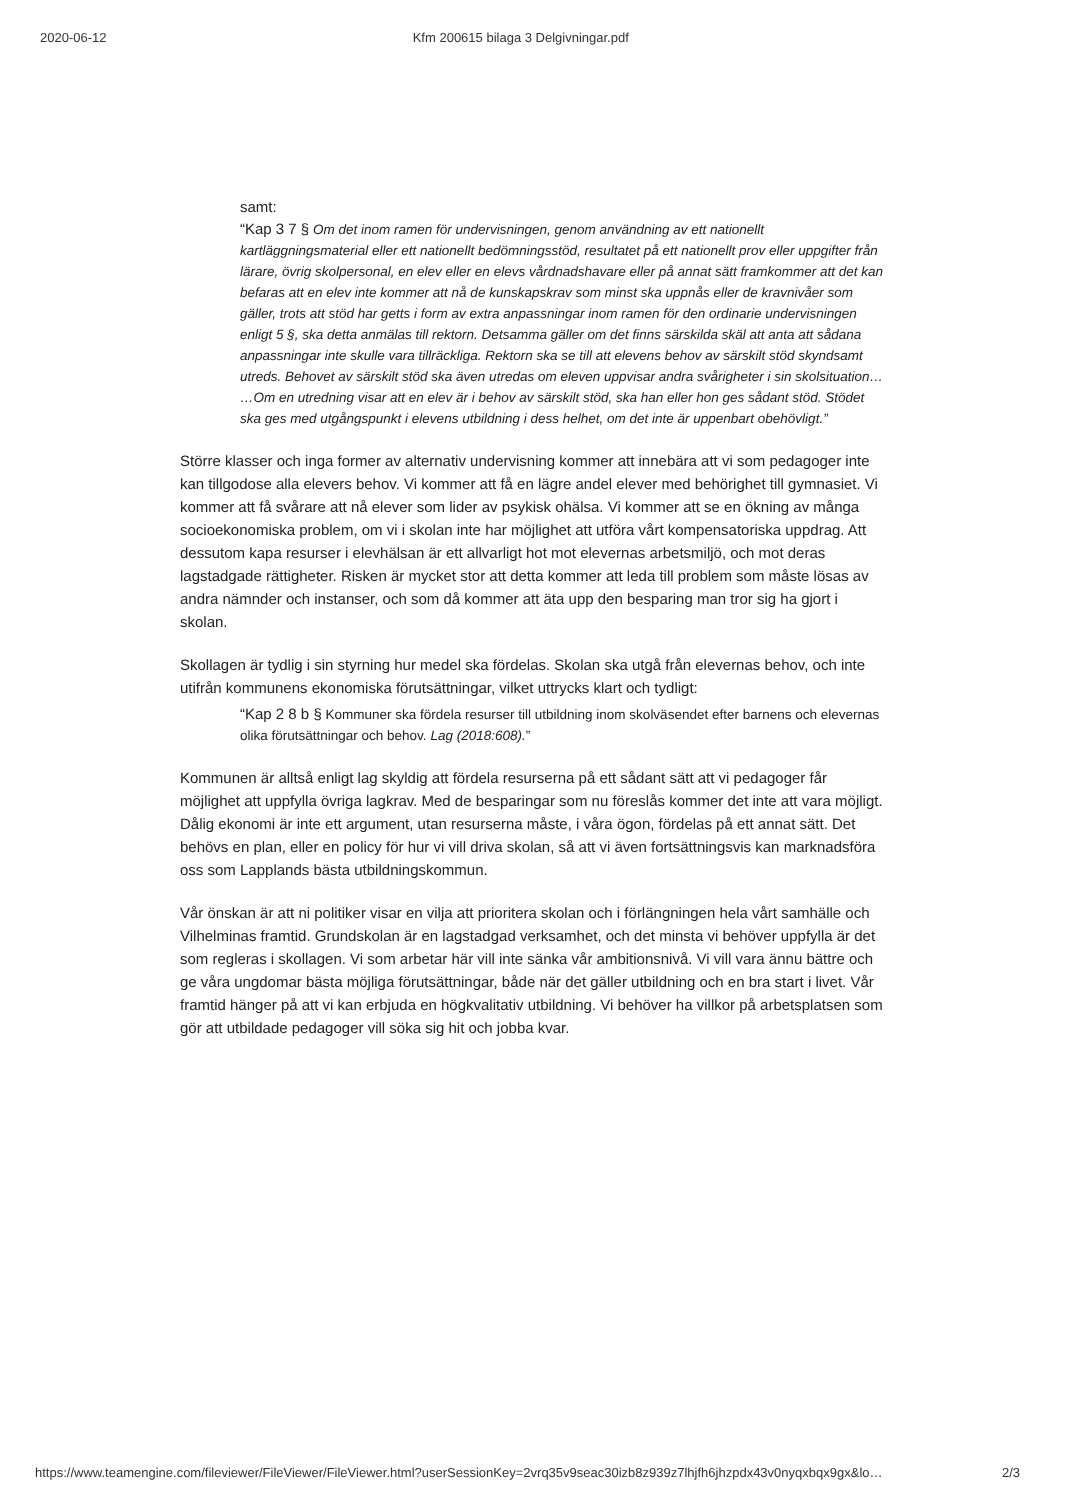2020-06-12 Kfm 200615 bilaga 3 Delgivningar.pdf
samt:
“Kap 3 7 § Om det inom ramen för undervisningen, genom användning av ett nationellt kartläggningsmaterial eller ett nationellt bedömningsstöd, resultatet på ett nationellt prov eller uppgifter från lärare, övrig skolpersonal, en elev eller en elevs vårdnadshavare eller på annat sätt framkommer att det kan befaras att en elev inte kommer att nå de kunskapskrav som minst ska uppnås eller de kravnivåer som gäller, trots att stöd har getts i form av extra anpassningar inom ramen för den ordinarie undervisningen enligt 5 §, ska detta anmälas till rektorn. Detsamma gäller om det finns särskilda skäl att anta att sådana anpassningar inte skulle vara tillräckliga. Rektorn ska se till att elevens behov av särskilt stöd skyndsamt utreds. Behovet av särskilt stöd ska även utredas om eleven uppvisar andra svårigheter i sin skolsituation… …Om en utredning visar att en elev är i behov av särskilt stöd, ska han eller hon ges sådant stöd. Stödet ska ges med utgångspunkt i elevens utbildning i dess helhet, om det inte är uppenbart obehövligt.”
Större klasser och inga former av alternativ undervisning kommer att innebära att vi som pedagoger inte kan tillgodose alla elevers behov. Vi kommer att få en lägre andel elever med behörighet till gymnasiet. Vi kommer att få svårare att nå elever som lider av psykisk ohälsa. Vi kommer att se en ökning av många socioekonomiska problem, om vi i skolan inte har möjlighet att utföra vårt kompensatoriska uppdrag. Att dessutom kapa resurser i elevhälsan är ett allvarligt hot mot elevernas arbetsmiljö, och mot deras lagstadgade rättigheter. Risken är mycket stor att detta kommer att leda till problem som måste lösas av andra nämnder och instanser, och som då kommer att äta upp den besparing man tror sig ha gjort i skolan.
Skollagen är tydlig i sin styrning hur medel ska fördelas. Skolan ska utgå från elevernas behov, och inte utifrån kommunens ekonomiska förutsättningar, vilket uttrycks klart och tydligt:
“Kap 2 8 b § Kommuner ska fördela resurser till utbildning inom skolväsendet efter barnens och elevernas olika förutsättningar och behov. Lag (2018:608).”
Kommunen är alltså enligt lag skyldig att fördela resurserna på ett sådant sätt att vi pedagoger får möjlighet att uppfylla övriga lagkrav. Med de besparingar som nu föreslås kommer det inte att vara möjligt. Dålig ekonomi är inte ett argument, utan resurserna måste, i våra ögon, fördelas på ett annat sätt. Det behövs en plan, eller en policy för hur vi vill driva skolan, så att vi även fortsättningsvis kan marknadsföra oss som Lapplands bästa utbildningskommun.
Vår önskan är att ni politiker visar en vilja att prioritera skolan och i förlängningen hela vårt samhälle och Vilhelminas framtid. Grundskolan är en lagstadgad verksamhet, och det minsta vi behöver uppfylla är det som regleras i skollagen. Vi som arbetar här vill inte sänka vår ambitionsnivå. Vi vill vara ännu bättre och ge våra ungdomar bästa möjliga förutsättningar, både när det gäller utbildning och en bra start i livet. Vår framtid hänger på att vi kan erbjuda en högkvalitativ utbildning. Vi behöver ha villkor på arbetsplatsen som gör att utbildade pedagoger vill söka sig hit och jobba kvar.
https://www.teamengine.com/fileviewer/FileViewer/FileViewer.html?userSessionKey=2vrq35v9seac30izb8z939z7lhjfh6jhzpdx43v0nyqxbqx9gx&lo… 2/3